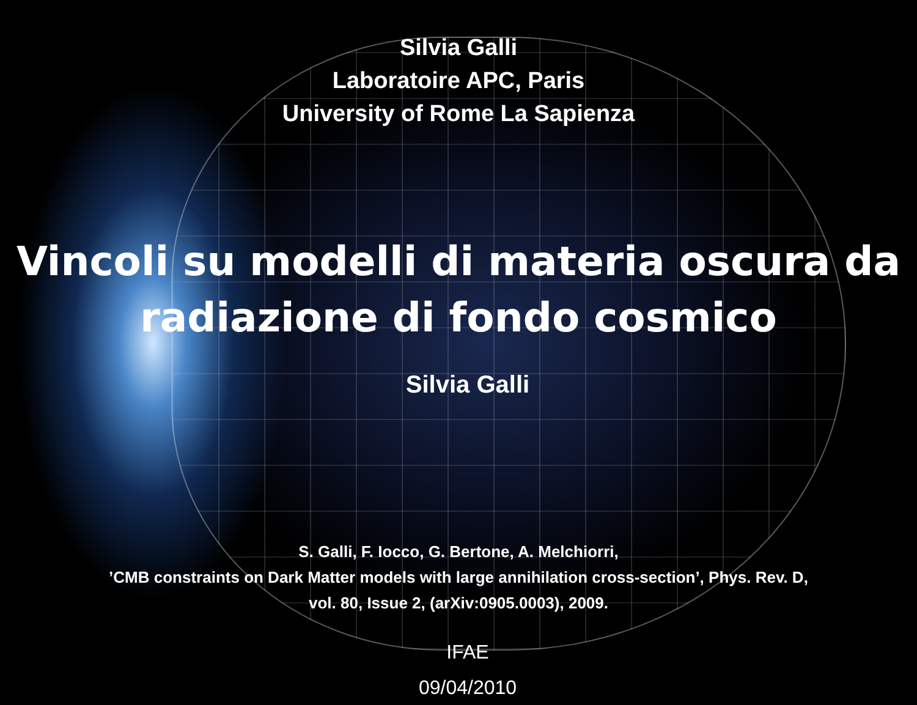Silvia Galli
Laboratoire APC, Paris
University of Rome La Sapienza
Vincoli su modelli di materia oscura da
radiazione di fondo cosmico
Silvia Galli
S. Galli, F. Iocco, G. Bertone, A. Melchiorri,
’CMB constraints on Dark Matter models with large annihilation cross-section’, Phys. Rev. D,
vol. 80, Issue 2, (arXiv:0905.0003), 2009.
IFAE
09/04/2010